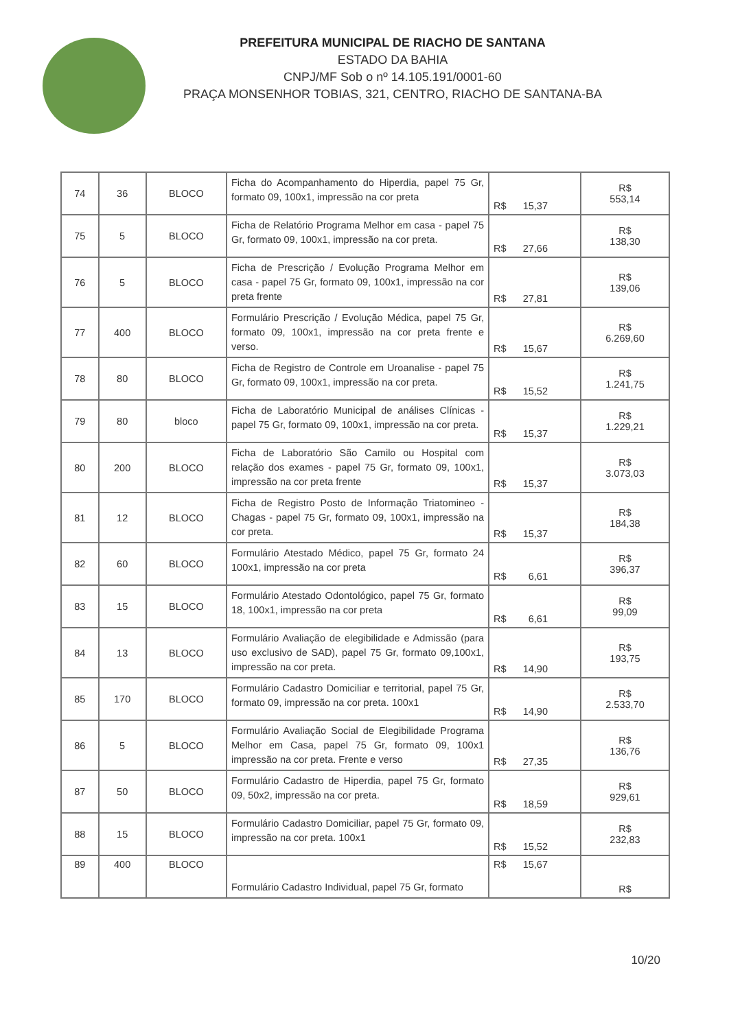PREFEITURA MUNICIPAL DE RIACHO DE SANTANA
ESTADO DA BAHIA
CNPJ/MF Sob o nº 14.105.191/0001-60
PRAÇA MONSENHOR TOBIAS, 321, CENTRO, RIACHO DE SANTANA-BA
| 74 | 36 | BLOCO | Ficha do Acompanhamento do Hiperdia, papel 75 Gr, formato 09, 100x1, impressão na cor preta | R$ 15,37 | R$ 553,14 |
| 75 | 5 | BLOCO | Ficha de Relatório Programa Melhor em casa - papel 75 Gr, formato 09, 100x1, impressão na cor preta. | R$ 27,66 | R$ 138,30 |
| 76 | 5 | BLOCO | Ficha de Prescrição / Evolução Programa Melhor em casa - papel 75 Gr, formato 09, 100x1, impressão na cor preta frente | R$ 27,81 | R$ 139,06 |
| 77 | 400 | BLOCO | Formulário Prescrição / Evolução Médica, papel 75 Gr, formato 09, 100x1, impressão na cor preta frente e verso. | R$ 15,67 | R$ 6.269,60 |
| 78 | 80 | BLOCO | Ficha de Registro de Controle em Uroanalise - papel 75 Gr, formato 09, 100x1, impressão na cor preta. | R$ 15,52 | R$ 1.241,75 |
| 79 | 80 | bloco | Ficha de Laboratório Municipal de análises Clínicas - papel 75 Gr, formato 09, 100x1, impressão na cor preta. | R$ 15,37 | R$ 1.229,21 |
| 80 | 200 | BLOCO | Ficha de Laboratório São Camilo ou Hospital com relação dos exames - papel 75 Gr, formato 09, 100x1, impressão na cor preta frente | R$ 15,37 | R$ 3.073,03 |
| 81 | 12 | BLOCO | Ficha de Registro Posto de Informação Triatomineo - Chagas - papel 75 Gr, formato 09, 100x1, impressão na cor preta. | R$ 15,37 | R$ 184,38 |
| 82 | 60 | BLOCO | Formulário Atestado Médico, papel 75 Gr, formato 24 100x1, impressão na cor preta | R$ 6,61 | R$ 396,37 |
| 83 | 15 | BLOCO | Formulário Atestado Odontológico, papel 75 Gr, formato 18, 100x1, impressão na cor preta | R$ 6,61 | R$ 99,09 |
| 84 | 13 | BLOCO | Formulário Avaliação de elegibilidade e Admissão (para uso exclusivo de SAD), papel 75 Gr, formato 09,100x1, impressão na cor preta. | R$ 14,90 | R$ 193,75 |
| 85 | 170 | BLOCO | Formulário Cadastro Domiciliar e territorial, papel 75 Gr, formato 09, impressão na cor preta. 100x1 | R$ 14,90 | R$ 2.533,70 |
| 86 | 5 | BLOCO | Formulário Avaliação Social de Elegibilidade Programa Melhor em Casa, papel 75 Gr, formato 09, 100x1 impressão na cor preta. Frente e verso | R$ 27,35 | R$ 136,76 |
| 87 | 50 | BLOCO | Formulário Cadastro de Hiperdia, papel 75 Gr, formato 09, 50x2, impressão na cor preta. | R$ 18,59 | R$ 929,61 |
| 88 | 15 | BLOCO | Formulário Cadastro Domiciliar, papel 75 Gr, formato 09, impressão na cor preta. 100x1 | R$ 15,52 | R$ 232,83 |
| 89 | 400 | BLOCO | Formulário Cadastro Individual, papel 75 Gr, formato | R$ 15,67 | R$ |
10/20